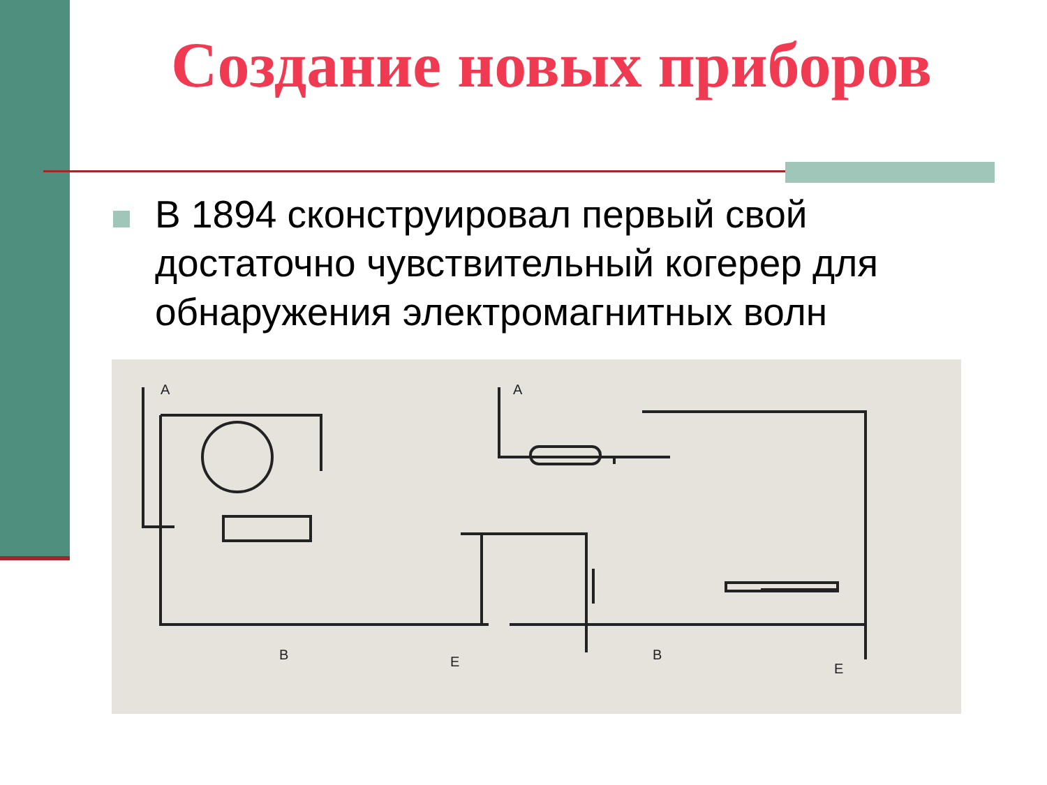Создание новых приборов
В 1894 сконструировал первый свой достаточно чувствительный когерер для обнаружения электромагнитных волн
A
A
B
B
E
E